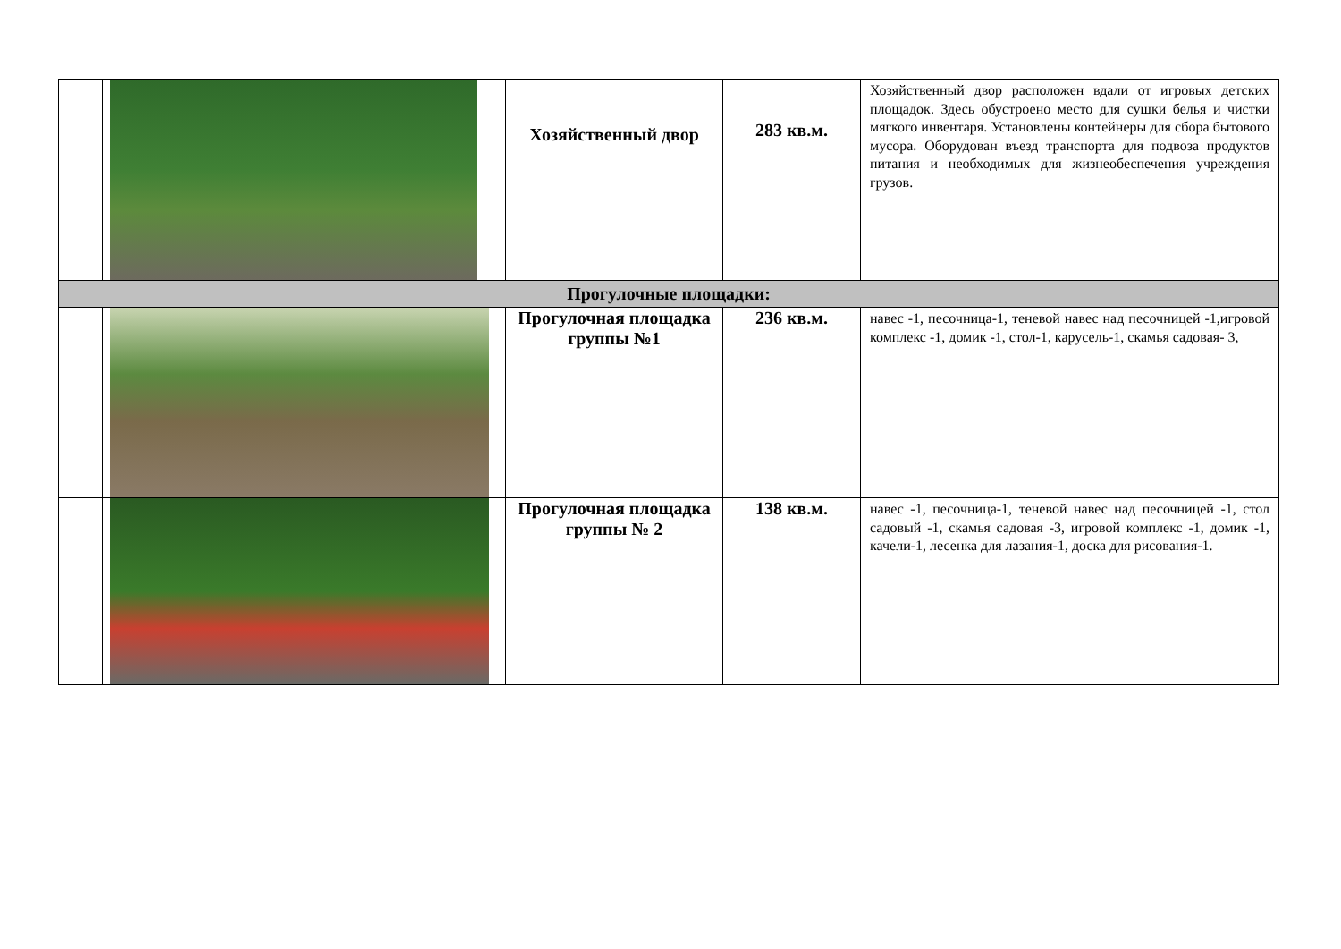| | | Хозяйственный двор | 283 кв.м. | Хозяйственный двор расположен вдали от игровых детских площадок. Здесь обустроено место для сушки белья и чистки мягкого инвентаря. Установлены контейнеры для сбора бытового мусора. Оборудован въезд транспорта для подвоза продуктов питания и необходимых для жизнеобеспечения учреждения грузов. |
| Прогулочные площадки: | | | | |
| | | Прогулочная площадка группы №1 | 236 кв.м. | навес -1, песочница-1, теневой навес над песочницей -1,игровой комплекс -1, домик -1, стол-1, карусель-1, скамья садовая- 3, |
| | | Прогулочная площадка группы № 2 | 138 кв.м. | навес -1, песочница-1, теневой навес над песочницей -1, стол садовый -1, скамья садовая -3, игровой комплекс -1, домик -1, качели-1, лесенка для лазания-1, доска для рисования-1. |